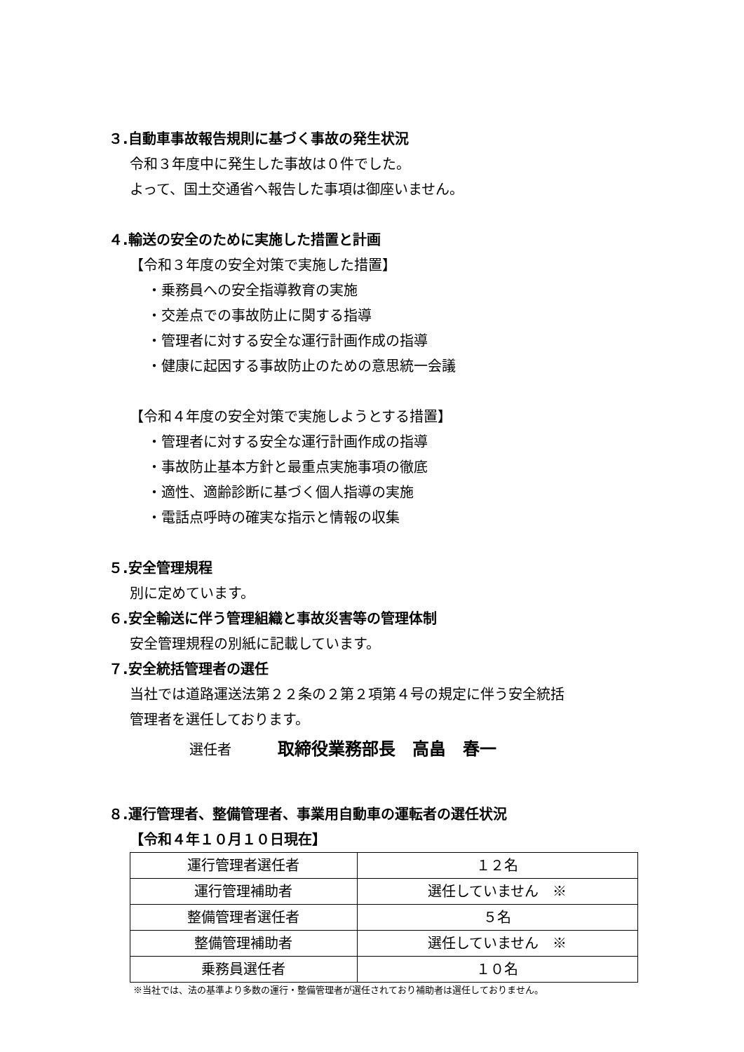３.自動車事故報告規則に基づく事故の発生状況
令和３年度中に発生した事故は０件でした。
よって、国土交通省へ報告した事項は御座いません。
４.輸送の安全のために実施した措置と計画
【令和３年度の安全対策で実施した措置】
・乗務員への安全指導教育の実施
・交差点での事故防止に関する指導
・管理者に対する安全な運行計画作成の指導
・健康に起因する事故防止のための意思統一会議
【令和４年度の安全対策で実施しようとする措置】
・管理者に対する安全な運行計画作成の指導
・事故防止基本方針と最重点実施事項の徹底
・適性、適齢診断に基づく個人指導の実施
・電話点呼時の確実な指示と情報の収集
５.安全管理規程
別に定めています。
６.安全輸送に伴う管理組織と事故災害等の管理体制
安全管理規程の別紙に記載しています。
７.安全統括管理者の選任
当社では道路運送法第２２条の２第２項第４号の規定に伴う安全統括
管理者を選任しております。
選任者 取締役業務部長　高畠　春一
８.運行管理者、整備管理者、事業用自動車の運転者の選任状況
【令和４年１０月１０日現在】
| 運行管理者選任者 | １２名 |
| 運行管理補助者 | 選任していません ※ |
| 整備管理者選任者 | ５名 |
| 整備管理補助者 | 選任していません ※ |
| 乗務員選任者 | １０名 |
※当社では、法の基準より多数の運行・整備管理者が選任されており補助者は選任しておりません。